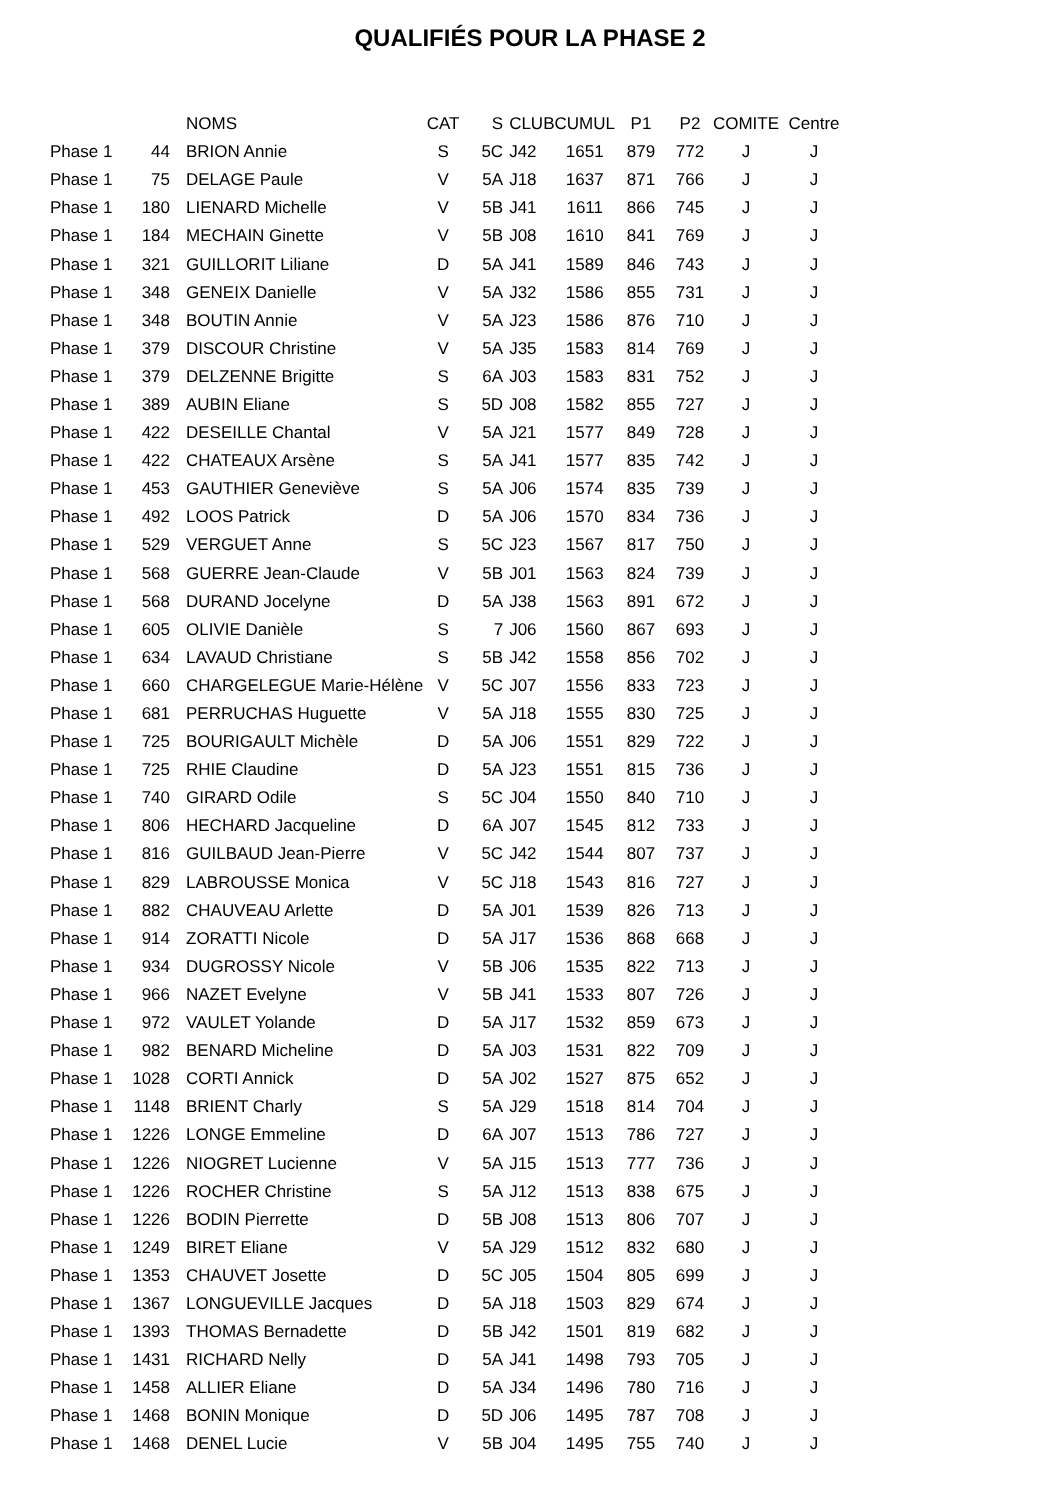QUALIFIÉS POUR LA PHASE 2
| | | NOMS | CAT | S | CLUB | CUMUL | P1 | P2 | COMITE | Centre |
| --- | --- | --- | --- | --- | --- | --- | --- | --- | --- | --- |
| Phase 1 | 44 | BRION Annie | S | 5C | J42 | 1651 | 879 | 772 | J | J |
| Phase 1 | 75 | DELAGE Paule | V | 5A | J18 | 1637 | 871 | 766 | J | J |
| Phase 1 | 180 | LIENARD Michelle | V | 5B | J41 | 1611 | 866 | 745 | J | J |
| Phase 1 | 184 | MECHAIN Ginette | V | 5B | J08 | 1610 | 841 | 769 | J | J |
| Phase 1 | 321 | GUILLORIT Liliane | D | 5A | J41 | 1589 | 846 | 743 | J | J |
| Phase 1 | 348 | GENEIX Danielle | V | 5A | J32 | 1586 | 855 | 731 | J | J |
| Phase 1 | 348 | BOUTIN Annie | V | 5A | J23 | 1586 | 876 | 710 | J | J |
| Phase 1 | 379 | DISCOUR Christine | V | 5A | J35 | 1583 | 814 | 769 | J | J |
| Phase 1 | 379 | DELZENNE Brigitte | S | 6A | J03 | 1583 | 831 | 752 | J | J |
| Phase 1 | 389 | AUBIN Eliane | S | 5D | J08 | 1582 | 855 | 727 | J | J |
| Phase 1 | 422 | DESEILLE Chantal | V | 5A | J21 | 1577 | 849 | 728 | J | J |
| Phase 1 | 422 | CHATEAUX Arsène | S | 5A | J41 | 1577 | 835 | 742 | J | J |
| Phase 1 | 453 | GAUTHIER Geneviève | S | 5A | J06 | 1574 | 835 | 739 | J | J |
| Phase 1 | 492 | LOOS Patrick | D | 5A | J06 | 1570 | 834 | 736 | J | J |
| Phase 1 | 529 | VERGUET Anne | S | 5C | J23 | 1567 | 817 | 750 | J | J |
| Phase 1 | 568 | GUERRE Jean-Claude | V | 5B | J01 | 1563 | 824 | 739 | J | J |
| Phase 1 | 568 | DURAND Jocelyne | D | 5A | J38 | 1563 | 891 | 672 | J | J |
| Phase 1 | 605 | OLIVIE Danièle | S | 7 | J06 | 1560 | 867 | 693 | J | J |
| Phase 1 | 634 | LAVAUD Christiane | S | 5B | J42 | 1558 | 856 | 702 | J | J |
| Phase 1 | 660 | CHARGELEGUE Marie-Hélène | V | 5C | J07 | 1556 | 833 | 723 | J | J |
| Phase 1 | 681 | PERRUCHAS Huguette | V | 5A | J18 | 1555 | 830 | 725 | J | J |
| Phase 1 | 725 | BOURIGAULT Michèle | D | 5A | J06 | 1551 | 829 | 722 | J | J |
| Phase 1 | 725 | RHIE Claudine | D | 5A | J23 | 1551 | 815 | 736 | J | J |
| Phase 1 | 740 | GIRARD Odile | S | 5C | J04 | 1550 | 840 | 710 | J | J |
| Phase 1 | 806 | HECHARD Jacqueline | D | 6A | J07 | 1545 | 812 | 733 | J | J |
| Phase 1 | 816 | GUILBAUD Jean-Pierre | V | 5C | J42 | 1544 | 807 | 737 | J | J |
| Phase 1 | 829 | LABROUSSE Monica | V | 5C | J18 | 1543 | 816 | 727 | J | J |
| Phase 1 | 882 | CHAUVEAU Arlette | D | 5A | J01 | 1539 | 826 | 713 | J | J |
| Phase 1 | 914 | ZORATTI Nicole | D | 5A | J17 | 1536 | 868 | 668 | J | J |
| Phase 1 | 934 | DUGROSSY Nicole | V | 5B | J06 | 1535 | 822 | 713 | J | J |
| Phase 1 | 966 | NAZET Evelyne | V | 5B | J41 | 1533 | 807 | 726 | J | J |
| Phase 1 | 972 | VAULET Yolande | D | 5A | J17 | 1532 | 859 | 673 | J | J |
| Phase 1 | 982 | BENARD Micheline | D | 5A | J03 | 1531 | 822 | 709 | J | J |
| Phase 1 | 1028 | CORTI Annick | D | 5A | J02 | 1527 | 875 | 652 | J | J |
| Phase 1 | 1148 | BRIENT Charly | S | 5A | J29 | 1518 | 814 | 704 | J | J |
| Phase 1 | 1226 | LONGE Emmeline | D | 6A | J07 | 1513 | 786 | 727 | J | J |
| Phase 1 | 1226 | NIOGRET Lucienne | V | 5A | J15 | 1513 | 777 | 736 | J | J |
| Phase 1 | 1226 | ROCHER Christine | S | 5A | J12 | 1513 | 838 | 675 | J | J |
| Phase 1 | 1226 | BODIN Pierrette | D | 5B | J08 | 1513 | 806 | 707 | J | J |
| Phase 1 | 1249 | BIRET Eliane | V | 5A | J29 | 1512 | 832 | 680 | J | J |
| Phase 1 | 1353 | CHAUVET Josette | D | 5C | J05 | 1504 | 805 | 699 | J | J |
| Phase 1 | 1367 | LONGUEVILLE Jacques | D | 5A | J18 | 1503 | 829 | 674 | J | J |
| Phase 1 | 1393 | THOMAS Bernadette | D | 5B | J42 | 1501 | 819 | 682 | J | J |
| Phase 1 | 1431 | RICHARD Nelly | D | 5A | J41 | 1498 | 793 | 705 | J | J |
| Phase 1 | 1458 | ALLIER Eliane | D | 5A | J34 | 1496 | 780 | 716 | J | J |
| Phase 1 | 1468 | BONIN Monique | D | 5D | J06 | 1495 | 787 | 708 | J | J |
| Phase 1 | 1468 | DENEL Lucie | V | 5B | J04 | 1495 | 755 | 740 | J | J |